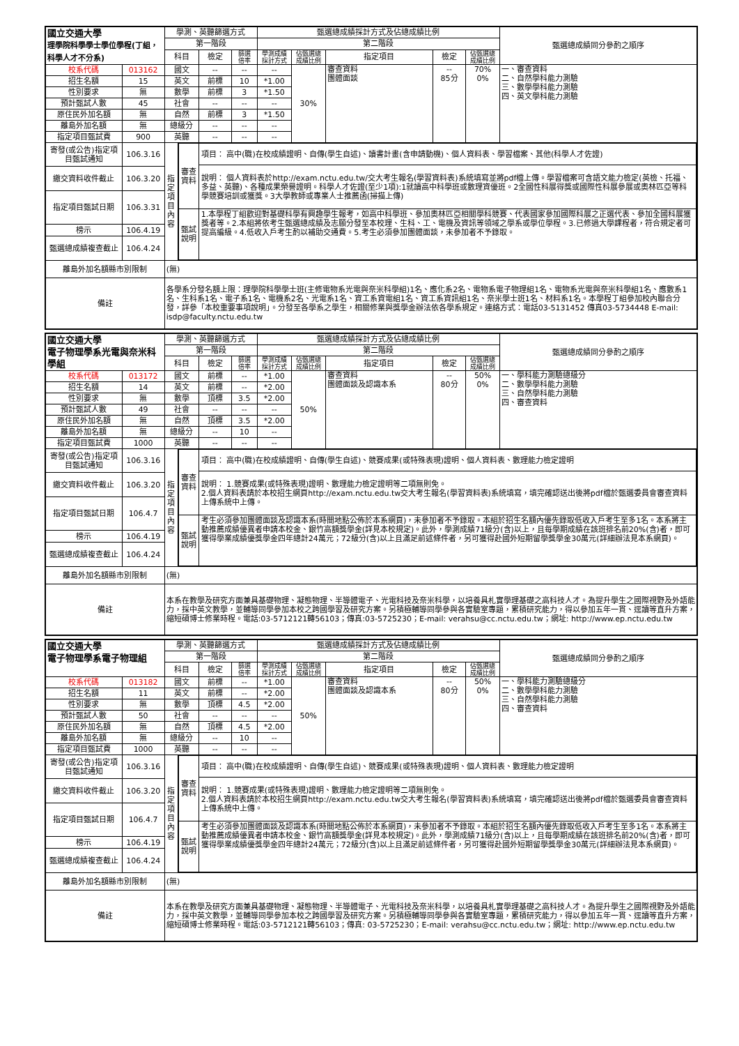| 國立交通大學 理學院科學學士學位學程(丁組，科學人才不分系) | | 學測、英聽篩選方式 | | | | 甄選總成績採計方式及佔總成績比例 | | | | | 甄選總成績同分參酌之順序 |
| | | 第一階段 | | | | 第二階段 | | | | | |
| | | 科目 | | 檢定 | 篩選 倍率 | 學測成績 採計方式 | 佔甄選總 成績比例 | 指定項目 | 檢定 | 佔甄選總 成績比例 | |
| 校系代碼 | 013162 | 國文 | | -- | -- | -- | 30% | 審查資料 團體面談 | -- 85分 | 70% 0% | 一、審查資料 二、自然學科能力測驗 三、數學學科能力測驗 四、英文學科能力測驗 |
| 招生名額 | 15 | 英文 | | 前標 | 10 | *1.00 | | | | | |
| 性別要求 | 無 | 數學 | | 前標 | 3 | *1.50 | | | | | |
| 預計甄試人數 | 45 | 社會 | | -- | -- | -- | | | | | |
| 原住民外加名額 | 無 | 自然 | | 前標 | 3 | *1.50 | | | | | |
| 離島外加名額 | 無 | 總級分 | | -- | -- | -- | | | | | |
| 指定項目甄試費 | 900 | 英聽 | | -- | -- | -- | | | | | |
| 寄發(或公告)指定項目甄試通知 | 106.3.16 | 指定項目內容 | / 審查資料 / 項目： 高中(職)在校成績證明、自傳(學生自述)、讀書計畫(含申請動機)、個人資料表、學習檔案、其他(科學人才佐證) / / / 說明： 個人資料表於http://exam.nctu.edu.tw/交大考生報名(學習資料表)系統填寫並將pdf檔上傳。學習檔案可含語文能力檢定(英檢、托福、多益、英聽)、各種成果榮譽證明。科學人才佐證(至少1項):1就讀高中科學班或數理資優班。2全國性科展得獎或國際性科展參展或奧林匹亞等科學競賽培訓或獲獎。3大學教師或專業人士推薦函(掃描上傳) / / 甄試說明 / 1.本學程丁組歡迎對基礎科學有興趣學生報考，如高中科學班、參加奧林匹亞相關學科競賽、代表國家參加國際科展之正選代表、參加全國科展獲獎者等。2.本組將依考生甄選總成績及志願分發至本校理、生科、工、電機及資訊等領域之學系或學位學程。3.已修過大學課程者，符合規定者可提高編級。4.低收入戶考生酌以補助交通費。5.考生必須參加團體面談，未參加者不予錄取。 / | | | | | | | | |
| 繳交資料收件截止 | 106.3.20 | | | | | | | | | | |
| 指定項目甄試日期 | 106.3.31 | | | | | | | | | | |
| 榜示 | 106.4.19 | | | | | | | | | | |
| 甄選總成績複查截止 | 106.4.24 | | | | | | | | | | |
| 離島外加名額縣市別限制 | | (無) | | | | | | | | | |
| 備註 | | 各學系分發名額上限：理學院科學學士班(主修電物系光電與奈米科學組)1名、應化系2名、電物系電子物理組1名、電物系光電與奈米科學組1名、應數系1名、生科系1名、電子系1名、電機系2名、光電系1名、資工系資電組1名、資工系資訊組1名、奈米學士班1名、材料系1名。本學程丁組參加校內聯合分發，詳參「本校重要事項說明」。分發至各學系之學生，相關修業與獎學金辦法依各學系規定。連絡方式：電話03-5131452 傳真03-5734448 E-mail: isdp@faculty.nctu.edu.tw | | | | | | | | | |
| 國立交通大學 電子物理學系光電與奈米科學組 | | 學測、英聽篩選方式 | | | | 甄選總成績採計方式及佔總成績比例 | | | | | 甄選總成績同分參酌之順序 |
| | | 第一階段 | | | | 第二階段 | | | | | |
| | | 科目 | | 檢定 | 篩選 倍率 | 學測成績 採計方式 | 佔甄選總 成績比例 | 指定項目 | 檢定 | 佔甄選總 成績比例 | |
| 校系代碼 | 013172 | 國文 | | 前標 | -- | *1.00 | 50% | 審查資料 團體面談及認識本系 | -- 80分 | 50% 0% | 一、學科能力測驗總級分 二、數學學科能力測驗 三、自然學科能力測驗 四、審查資料 |
| 招生名額 | 14 | 英文 | | 前標 | -- | *2.00 | | | | | |
| 性別要求 | 無 | 數學 | | 頂標 | 3.5 | *2.00 | | | | | |
| 預計甄試人數 | 49 | 社會 | | -- | -- | -- | | | | | |
| 原住民外加名額 | 無 | 自然 | | 頂標 | 3.5 | *2.00 | | | | | |
| 離島外加名額 | 無 | 總級分 | | -- | 10 | -- | | | | | |
| 指定項目甄試費 | 1000 | 英聽 | | -- | -- | -- | | | | | |
| 寄發(或公告)指定項目甄試通知 | 106.3.16 | 指定項目內容 | / 審查資料 / 項目： 高中(職)在校成績證明、自傳(學生自述)、競賽成果(或特殊表現)證明、個人資料表、數理能力檢定證明 / / / 說明： 1.競賽成果(或特殊表現)證明、數理能力檢定證明等二項無則免。 2.個人資料表請於本校招生網頁http://exam.nctu.edu.tw交大考生報名(學習資料表)系統填寫，填完確認送出後將pdf檔於甄選委員會審查資料上傳系統中上傳。 / / 甄試說明 / 考生必須參加團體面談及認識本系(時間地點公佈於本系網頁)，未參加者不予錄取。本組於招生名額內優先錄取低收入戶考生至多1名。本系將主動推薦成績優異者申請本校金、銀竹高額獎學金(詳見本校規定)。此外，學測成績71級分(含)以上，且每學期成績在該班排名前20%(含)者，即可獲得學業成績優獎學金四年總計24萬元；72級分(含)以上且滿足前述條件者，另可獲得赴國外短期留學獎學金30萬元(詳細辦法見本系網頁)。 / | | | | | | | | |
| 繳交資料收件截止 | 106.3.20 | | | | | | | | | | |
| 指定項目甄試日期 | 106.4.7 | | | | | | | | | | |
| 榜示 | 106.4.19 | | | | | | | | | | |
| 甄選總成績複查截止 | 106.4.24 | | | | | | | | | | |
| 離島外加名額縣市別限制 | | (無) | | | | | | | | | |
| 備註 | | 本系在教學及研究方面兼具基礎物理、凝態物理、半導體電子、光電科技及奈米科學，以培養具札實學理基礎之高科技人才。為提升學生之國際視野及外語能力，採中英文教學，並輔導同學參加本校之跨國學習及研究方案。另積極輔導同學參與各實驗室專題，累積研究能力，得以參加五年一貫、逕讀等直升方案，縮短碩博士修業時程。電話:03-5712121轉56103；傳真:03-5725230；E-mail: verahsu@cc.nctu.edu.tw；網址: http://www.ep.nctu.edu.tw | | | | | | | | | |
| 國立交通大學 電子物理學系電子物理組 | | 學測、英聽篩選方式 | | | | 甄選總成績採計方式及佔總成績比例 | | | | | 甄選總成績同分參酌之順序 |
| | | 第一階段 | | | | 第二階段 | | | | | |
| | | 科目 | | 檢定 | 篩選 倍率 | 學測成績 採計方式 | 佔甄選總 成績比例 | 指定項目 | 檢定 | 佔甄選總 成績比例 | |
| 校系代碼 | 013182 | 國文 | | 前標 | -- | *1.00 | 50% | 審查資料 團體面談及認識本系 | -- 80分 | 50% 0% | 一、學科能力測驗總級分 二、數學學科能力測驗 三、自然學科能力測驗 四、審查資料 |
| 招生名額 | 11 | 英文 | | 前標 | -- | *2.00 | | | | | |
| 性別要求 | 無 | 數學 | | 頂標 | 4.5 | *2.00 | | | | | |
| 預計甄試人數 | 50 | 社會 | | -- | -- | -- | | | | | |
| 原住民外加名額 | 無 | 自然 | | 頂標 | 4.5 | *2.00 | | | | | |
| 離島外加名額 | 無 | 總級分 | | -- | 10 | -- | | | | | |
| 指定項目甄試費 | 1000 | 英聽 | | -- | -- | -- | | | | | |
| 寄發(或公告)指定項目甄試通知 | 106.3.16 | 指定項目內容 | / 審查資料 / 項目： 高中(職)在校成績證明、自傳(學生自述)、競賽成果(或特殊表現)證明、個人資料表、數理能力檢定證明 / / / 說明： 1.競賽成果(或特殊表現)證明、數理能力檢定證明等二項無則免。 2.個人資料表請於本校招生網頁http://exam.nctu.edu.tw交大考生報名(學習資料表)系統填寫，填完確認送出後將pdf檔於甄選委員會審查資料上傳系統中上傳。 / / 甄試說明 / 考生必須參加團體面談及認識本系(時間地點公佈於本系網頁)，未參加者不予錄取。本組於招生名額內優先錄取低收入戶考生至多1名。本系將主動推薦成績優異者申請本校金、銀竹高額獎學金(詳見本校規定)。此外，學測成績71級分(含)以上，且每學期成績在該班排名前20%(含)者，即可獲得學業成績優獎學金四年總計24萬元；72級分(含)以上且滿足前述條件者，另可獲得赴國外短期留學獎學金30萬元(詳細辦法見本系網頁)。 / | | | | | | | | |
| 繳交資料收件截止 | 106.3.20 | | | | | | | | | | |
| 指定項目甄試日期 | 106.4.7 | | | | | | | | | | |
| 榜示 | 106.4.19 | | | | | | | | | | |
| 甄選總成績複查截止 | 106.4.24 | | | | | | | | | | |
| 離島外加名額縣市別限制 | | (無) | | | | | | | | | |
| 備註 | | 本系在教學及研究方面兼具基礎物理、凝態物理、半導體電子、光電科技及奈米科學，以培養具札實學理基礎之高科技人才。為提升學生之國際視野及外語能力，採中英文教學，並輔導同學參加本校之跨國學習及研究方案。另積極輔導同學參與各實驗室專題，累積研究能力，得以參加五年一貫、逕讀等直升方案，縮短碩博士修業時程。電話:03-5712121轉56103；傳真: 03-5725230；E-mail: verahsu@cc.nctu.edu.tw；網址: http://www.ep.nctu.edu.tw | | | | | | | | | |